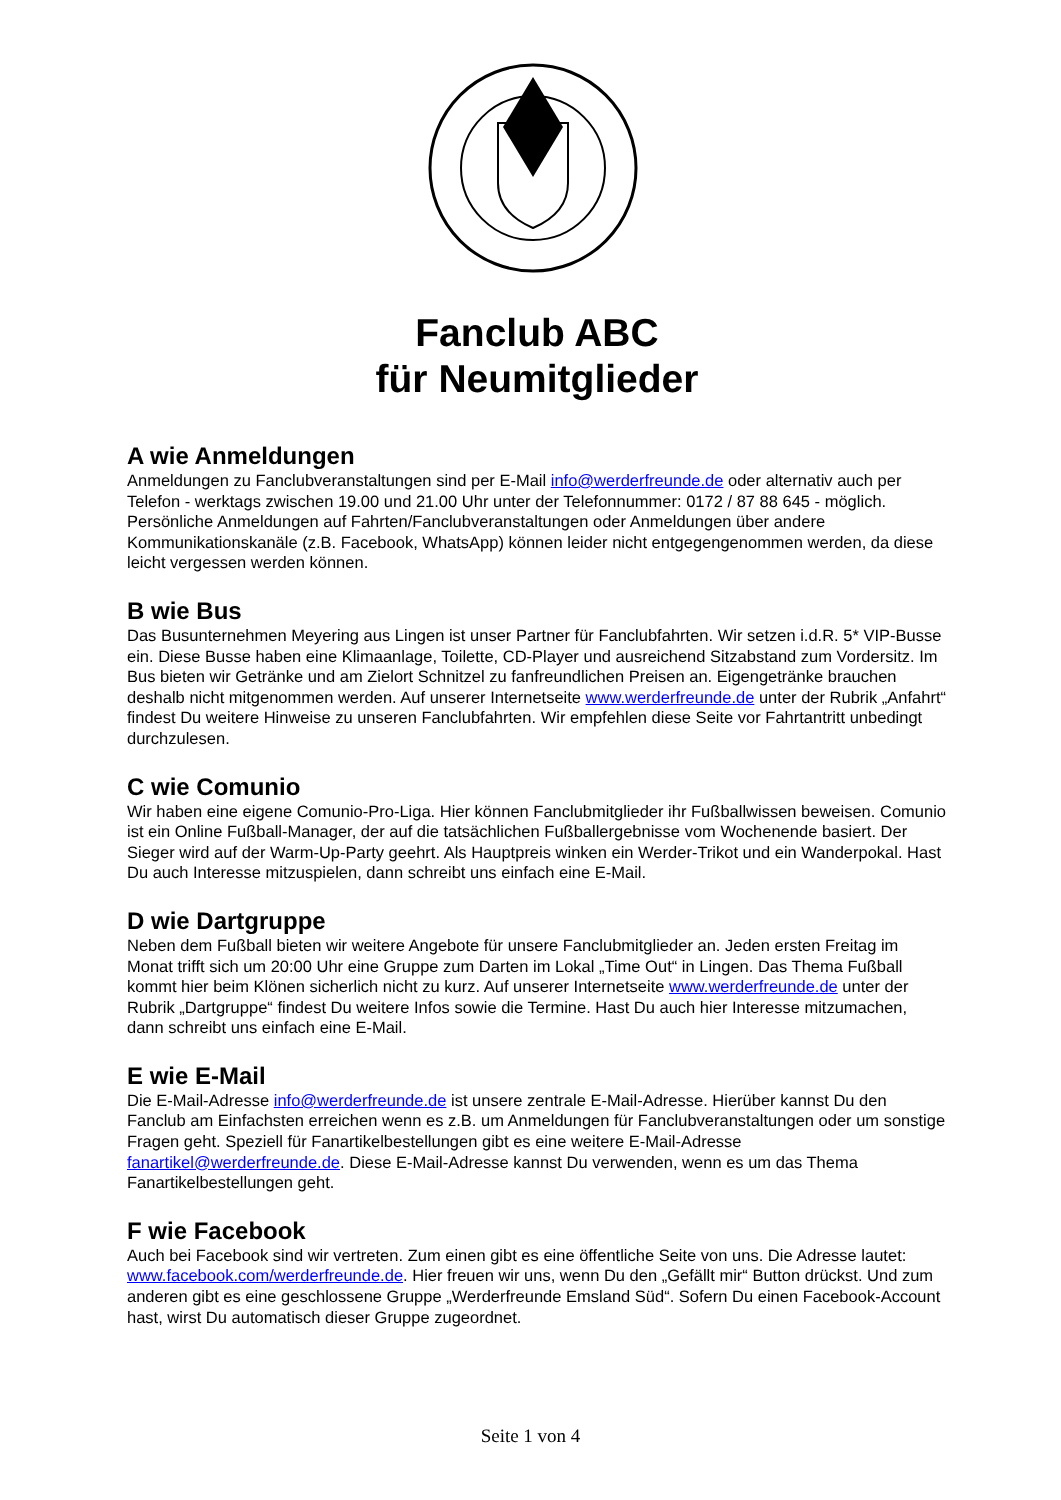Fanclub ABC
für Neumitglieder
A wie Anmeldungen
Anmeldungen zu Fanclubveranstaltungen sind per E-Mail info@werderfreunde.de oder alternativ auch per Telefon - werktags zwischen 19.00 und 21.00 Uhr unter der Telefonnummer: 0172 / 87 88 645 - möglich. Persönliche Anmeldungen auf Fahrten/Fanclubveranstaltungen oder Anmeldungen über andere Kommunikationskanäle (z.B. Facebook, WhatsApp) können leider nicht entgegengenommen werden, da diese leicht vergessen werden können.
B wie Bus
Das Busunternehmen Meyering aus Lingen ist unser Partner für Fanclubfahrten. Wir setzen i.d.R. 5* VIP-Busse ein. Diese Busse haben eine Klimaanlage, Toilette, CD-Player und ausreichend Sitzabstand zum Vordersitz. Im Bus bieten wir Getränke und am Zielort Schnitzel zu fanfreundlichen Preisen an. Eigengetränke brauchen deshalb nicht mitgenommen werden. Auf unserer Internetseite www.werderfreunde.de unter der Rubrik „Anfahrt“ findest Du weitere Hinweise zu unseren Fanclubfahrten. Wir empfehlen diese Seite vor Fahrtantritt unbedingt durchzulesen.
C wie Comunio
Wir haben eine eigene Comunio-Pro-Liga. Hier können Fanclubmitglieder ihr Fußballwissen beweisen. Comunio ist ein Online Fußball-Manager, der auf die tatsächlichen Fußballergebnisse vom Wochenende basiert. Der Sieger wird auf der Warm-Up-Party geehrt. Als Hauptpreis winken ein Werder-Trikot und ein Wanderpokal. Hast Du auch Interesse mitzuspielen, dann schreibt uns einfach eine E-Mail.
D wie Dartgruppe
Neben dem Fußball bieten wir weitere Angebote für unsere Fanclubmitglieder an. Jeden ersten Freitag im Monat trifft sich um 20:00 Uhr eine Gruppe zum Darten im Lokal „Time Out“ in Lingen. Das Thema Fußball kommt hier beim Klönen sicherlich nicht zu kurz. Auf unserer Internetseite www.werderfreunde.de unter der Rubrik „Dartgruppe“ findest Du weitere Infos sowie die Termine. Hast Du auch hier Interesse mitzumachen, dann schreibt uns einfach eine E-Mail.
E wie E-Mail
Die E-Mail-Adresse info@werderfreunde.de ist unsere zentrale E-Mail-Adresse. Hierüber kannst Du den Fanclub am Einfachsten erreichen wenn es z.B. um Anmeldungen für Fanclubveranstaltungen oder um sonstige Fragen geht. Speziell für Fanartikelbestellungen gibt es eine weitere E-Mail-Adresse fanartikel@werderfreunde.de. Diese E-Mail-Adresse kannst Du verwenden, wenn es um das Thema Fanartikelbestellungen geht.
F wie Facebook
Auch bei Facebook sind wir vertreten. Zum einen gibt es eine öffentliche Seite von uns. Die Adresse lautet: www.facebook.com/werderfreunde.de. Hier freuen wir uns, wenn Du den „Gefällt mir“ Button drückst. Und zum anderen gibt es eine geschlossene Gruppe „Werderfreunde Emsland Süd“. Sofern Du einen Facebook-Account hast, wirst Du automatisch dieser Gruppe zugeordnet.
Seite 1 von 4